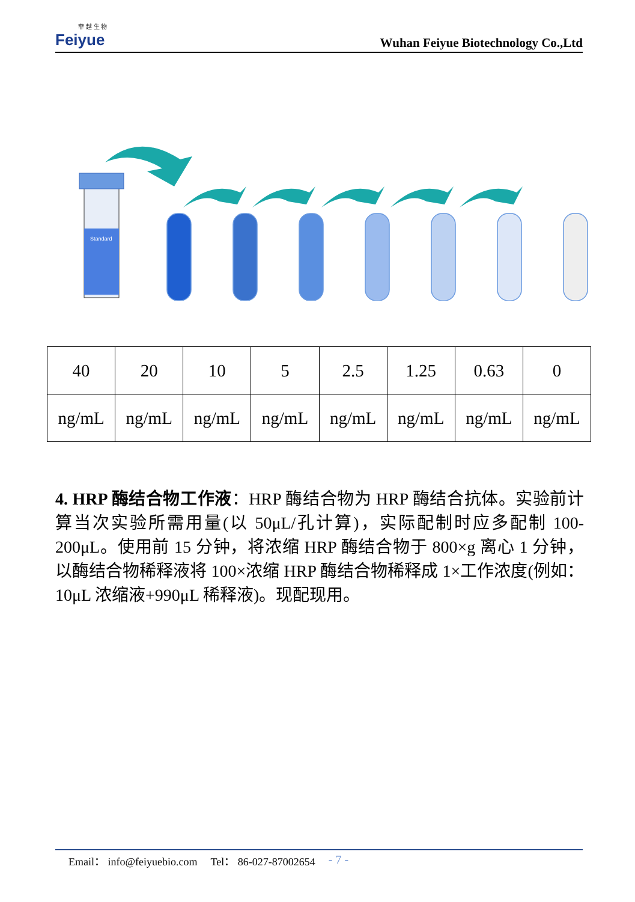菲 越 生 物
Feiyue
Wuhan Feiyue Biotechnology Co.,Ltd
Standard
| 40 | 20 | 10 | 5 | 2.5 | 1.25 | 0.63 | 0 |
| ng/mL | ng/mL | ng/mL | ng/mL | ng/mL | ng/mL | ng/mL | ng/mL |
4. HRP 酶结合物工作液：HRP 酶结合物为 HRP 酶结合抗体。实验前计算当次实验所需用量(以 50μL/孔计算)，实际配制时应多配制 100-200μL。使用前 15 分钟，将浓缩 HRP 酶结合物于 800×g 离心 1 分钟，以酶结合物稀释液将 100×浓缩 HRP 酶结合物稀释成 1×工作浓度(例如：10μL 浓缩液+990μL 稀释液)。现配现用。
Email： info@feiyuebio.com Tel： 86-027-87002654 - 7 -